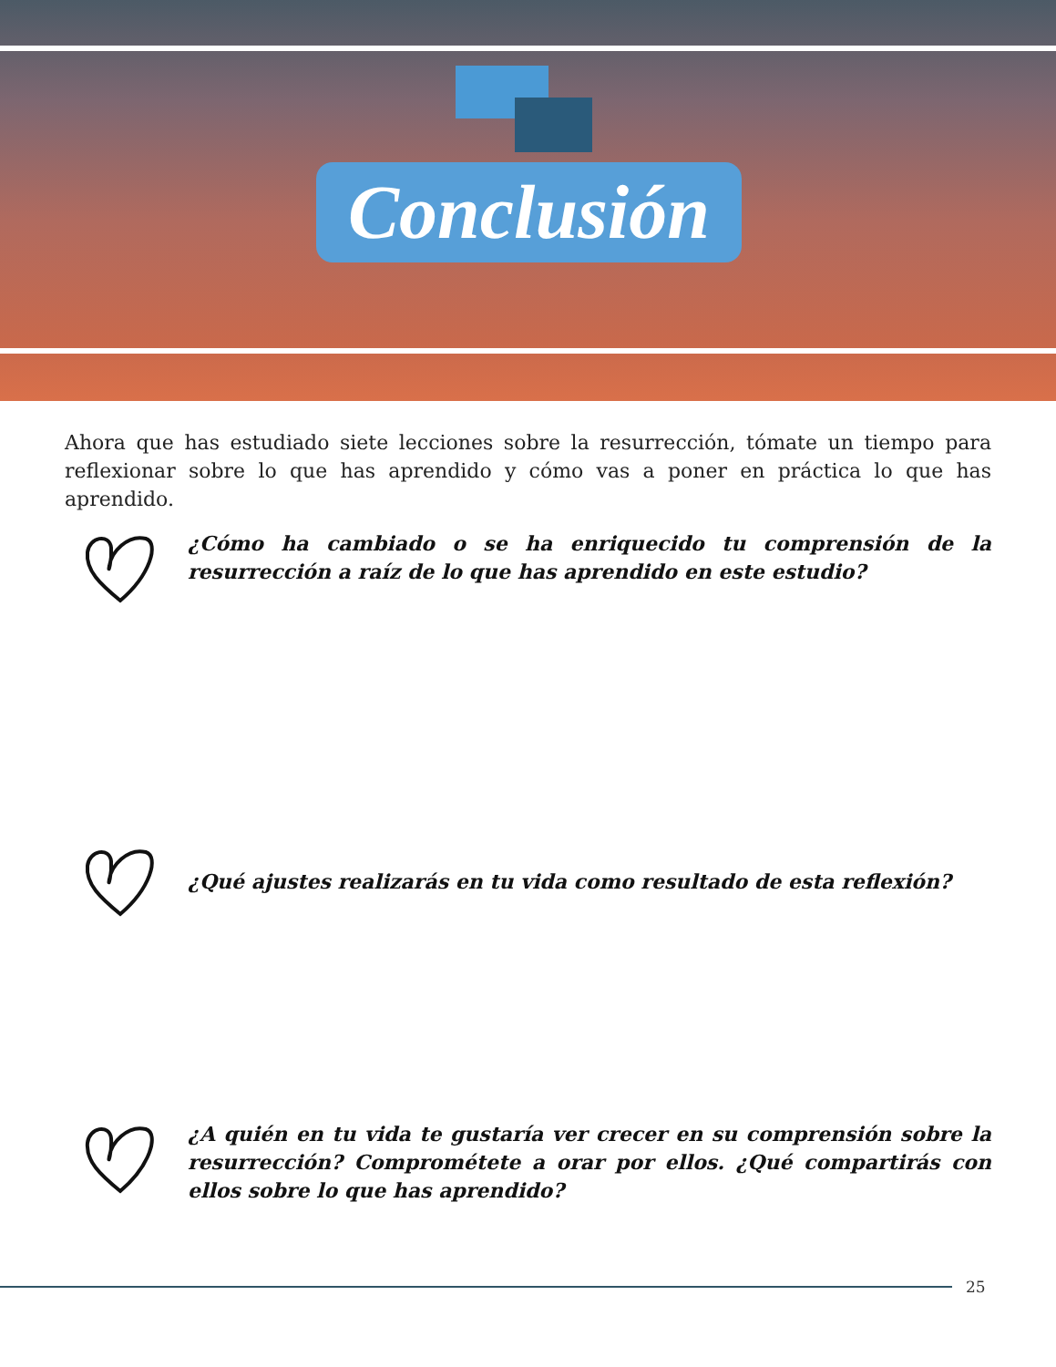Conclusión
Ahora que has estudiado siete lecciones sobre la resurrección, tómate un tiempo para reflexionar sobre lo que has aprendido y cómo vas a poner en práctica lo que has aprendido.
¿Cómo ha cambiado o se ha enriquecido tu comprensión de la resurrección a raíz de lo que has aprendido en este estudio?
¿Qué ajustes realizarás en tu vida como resultado de esta reflexión?
¿A quién en tu vida te gustaría ver crecer en su comprensión sobre la resurrección? Comprométete a orar por ellos. ¿Qué compartirás con ellos sobre lo que has aprendido?
25